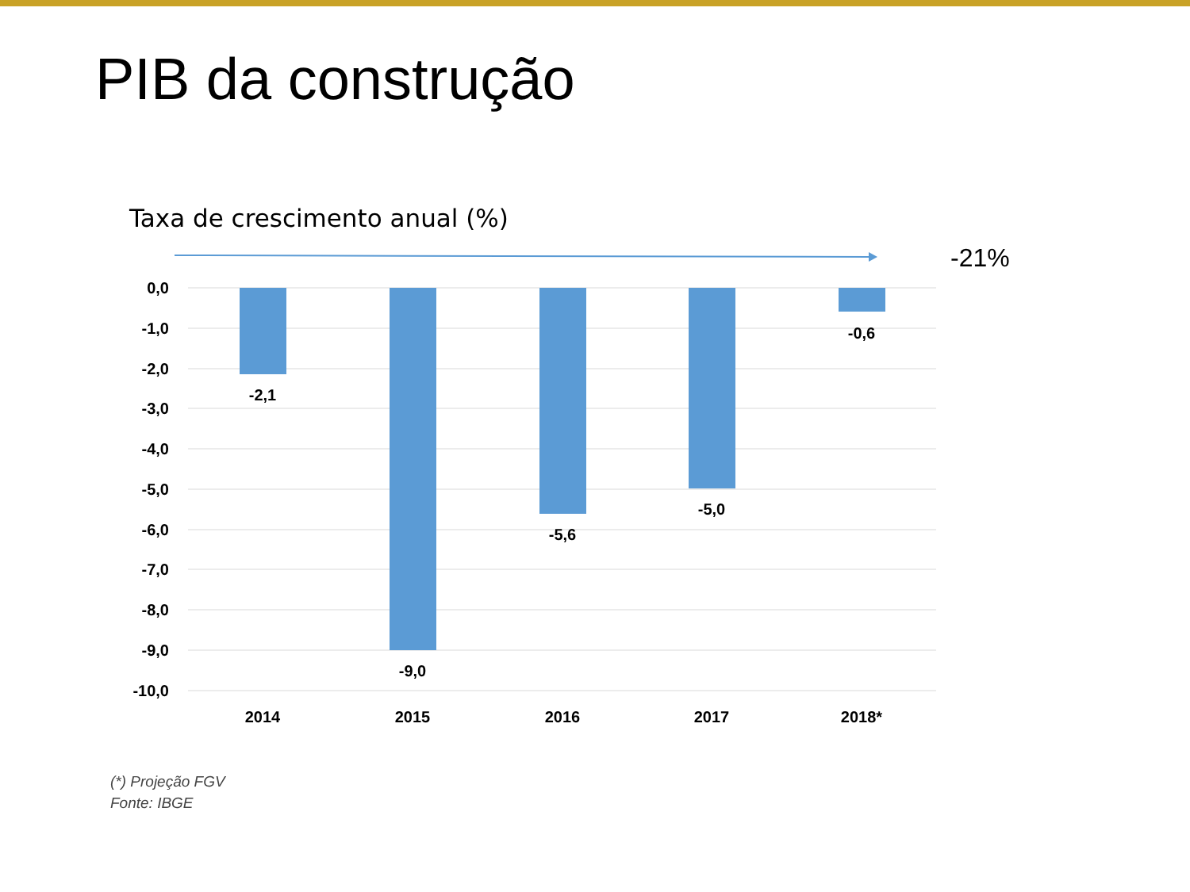PIB da construção
Taxa de crescimento anual (%)
-21%
0,0
-1,0
-2,0
-3,0
-4,0
-5,0
-6,0
-7,0
-8,0
-9,0
-10,0
-2,1
-9,0
-5,6
-5,0
-0,6
2014
2015
2016
2017
2018*
(*) Projeção FGV
Fonte: IBGE